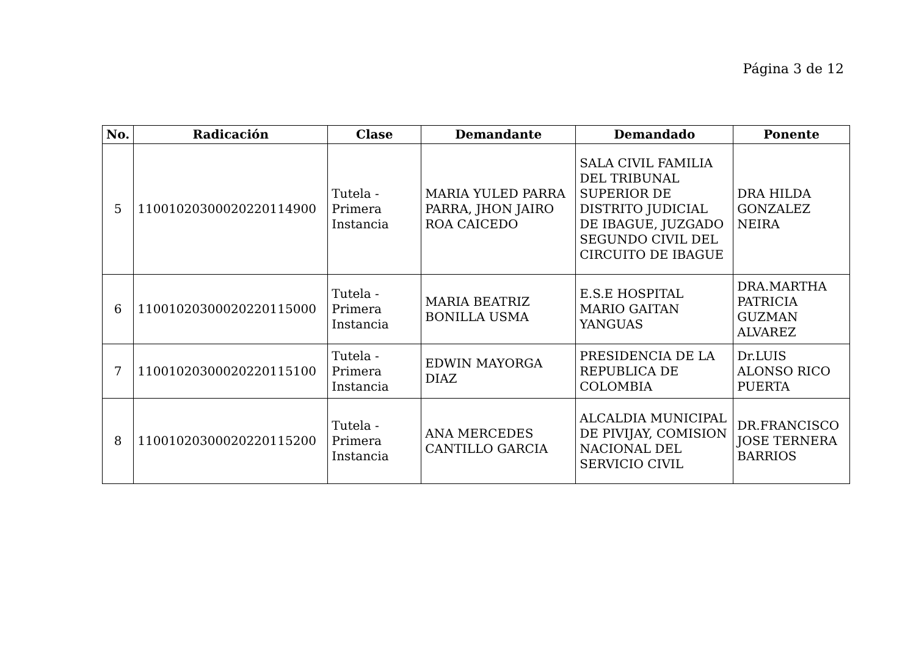Página 3 de 12
| No. | Radicación | Clase | Demandante | Demandado | Ponente |
| --- | --- | --- | --- | --- | --- |
| 5 | 11001020300020220114900 | Tutela - Primera Instancia | MARIA YULED PARRA PARRA, JHON JAIRO ROA CAICEDO | SALA CIVIL FAMILIA DEL TRIBUNAL SUPERIOR DE DISTRITO JUDICIAL DE IBAGUE, JUZGADO SEGUNDO CIVIL DEL CIRCUITO DE IBAGUE | DRA HILDA GONZALEZ NEIRA |
| 6 | 11001020300020220115000 | Tutela - Primera Instancia | MARIA BEATRIZ BONILLA USMA | E.S.E HOSPITAL MARIO GAITAN YANGUAS | DRA.MARTHA PATRICIA GUZMAN ALVAREZ |
| 7 | 11001020300020220115100 | Tutela - Primera Instancia | EDWIN MAYORGA DIAZ | PRESIDENCIA DE LA REPUBLICA DE COLOMBIA | Dr.LUIS ALONSO RICO PUERTA |
| 8 | 11001020300020220115200 | Tutela - Primera Instancia | ANA MERCEDES CANTILLO GARCIA | ALCALDIA MUNICIPAL DE PIVIJAY, COMISION NACIONAL DEL SERVICIO CIVIL | DR.FRANCISCO JOSE TERNERA BARRIOS |